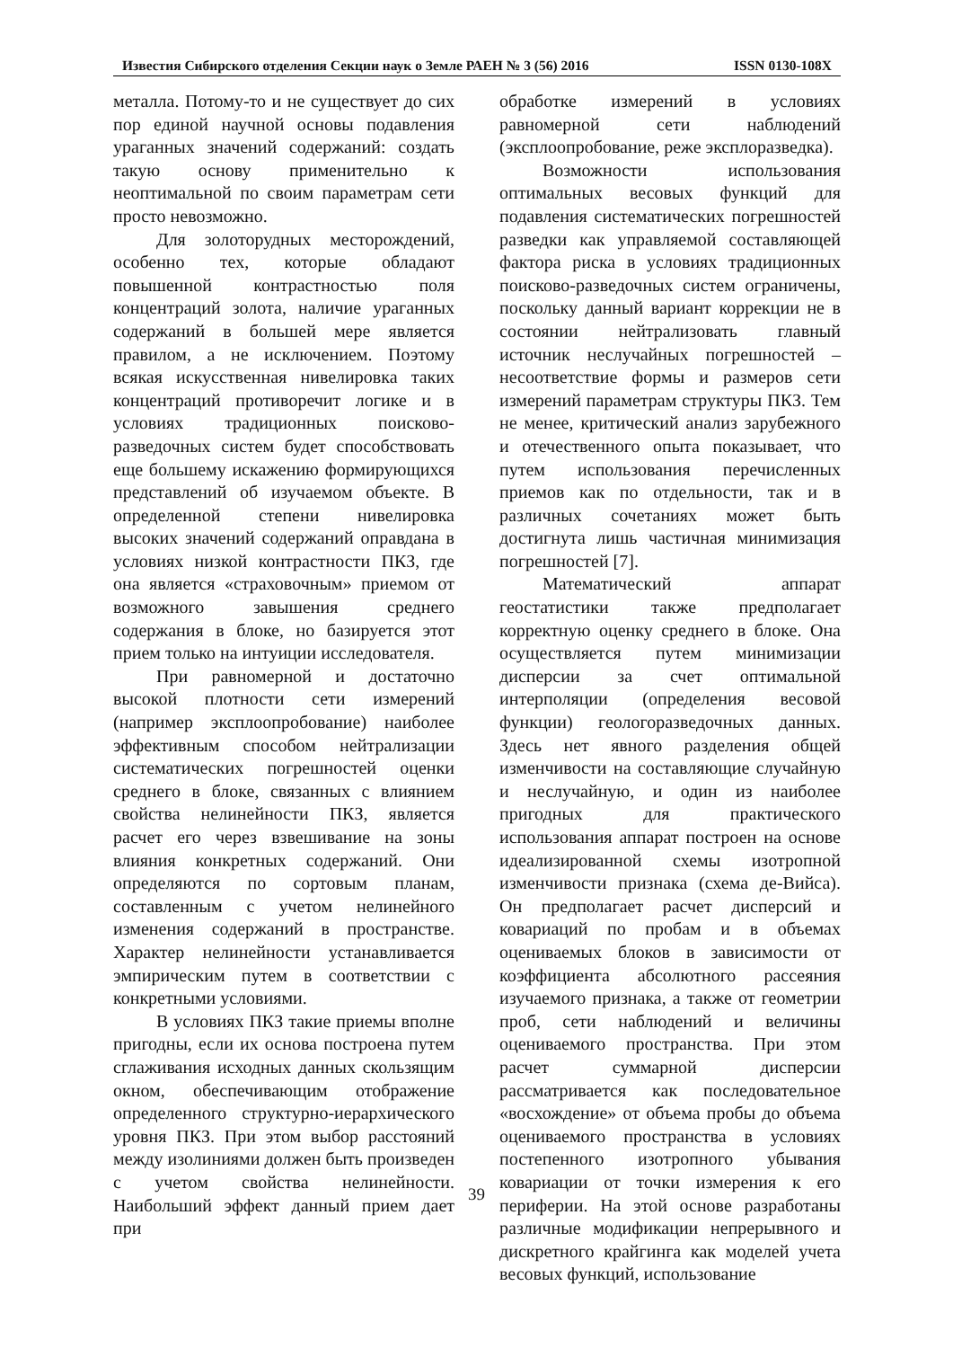Известия Сибирского отделения Секции наук о Земле РАЕН № 3 (56) 2016 ISSN 0130-108X
металла. Потому-то и не существует до сих пор единой научной основы подавления ураганных значений содержаний: создать такую основу применительно к неоптимальной по своим параметрам сети просто невозможно.
Для золоторудных месторождений, особенно тех, которые обладают повышенной контрастностью поля концентраций золота, наличие ураганных содержаний в большей мере является правилом, а не исключением. Поэтому всякая искусственная нивелировка таких концентраций противоречит логике и в условиях традиционных поисково-разведочных систем будет способствовать еще большему искажению формирующихся представлений об изучаемом объекте. В определенной степени нивелировка высоких значений содержаний оправдана в условиях низкой контрастности ПКЗ, где она является «страховочным» приемом от возможного завышения среднего содержания в блоке, но базируется этот прием только на интуиции исследователя.
При равномерной и достаточно высокой плотности сети измерений (например эксплоопробование) наиболее эффективным способом нейтрализации систематических погрешностей оценки среднего в блоке, связанных с влиянием свойства нелинейности ПКЗ, является расчет его через взвешивание на зоны влияния конкретных содержаний. Они определяются по сортовым планам, составленным с учетом нелинейного изменения содержаний в пространстве. Характер нелинейности устанавливается эмпирическим путем в соответствии с конкретными условиями.
В условиях ПКЗ такие приемы вполне пригодны, если их основа построена путем сглаживания исходных данных скользящим окном, обеспечивающим отображение определенного структурно-иерархического уровня ПКЗ. При этом выбор расстояний между изолиниями должен быть произведен с учетом свойства нелинейности. Наибольший эффект данный прием дает при
обработке измерений в условиях равномерной сети наблюдений (эксплоопробование, реже эксплоразведка).
Возможности использования оптимальных весовых функций для подавления систематических погрешностей разведки как управляемой составляющей фактора риска в условиях традиционных поисково-разведочных систем ограничены, поскольку данный вариант коррекции не в состоянии нейтрализовать главный источник неслучайных погрешностей – несоответствие формы и размеров сети измерений параметрам структуры ПКЗ. Тем не менее, критический анализ зарубежного и отечественного опыта показывает, что путем использования перечисленных приемов как по отдельности, так и в различных сочетаниях может быть достигнута лишь частичная минимизация погрешностей [7].
Математический аппарат геостатистики также предполагает корректную оценку среднего в блоке. Она осуществляется путем минимизации дисперсии за счет оптимальной интерполяции (определения весовой функции) геологоразведочных данных. Здесь нет явного разделения общей изменчивости на составляющие случайную и неслучайную, и один из наиболее пригодных для практического использования аппарат построен на основе идеализированной схемы изотропной изменчивости признака (схема де-Вийса). Он предполагает расчет дисперсий и ковариаций по пробам и в объемах оцениваемых блоков в зависимости от коэффициента абсолютного рассеяния изучаемого признака, а также от геометрии проб, сети наблюдений и величины оцениваемого пространства. При этом расчет суммарной дисперсии рассматривается как последовательное «восхождение» от объема пробы до объема оцениваемого пространства в условиях постепенного изотропного убывания ковариации от точки измерения к его периферии. На этой основе разработаны различные модификации непрерывного и дискретного крайгинга как моделей учета весовых функций, использование
39